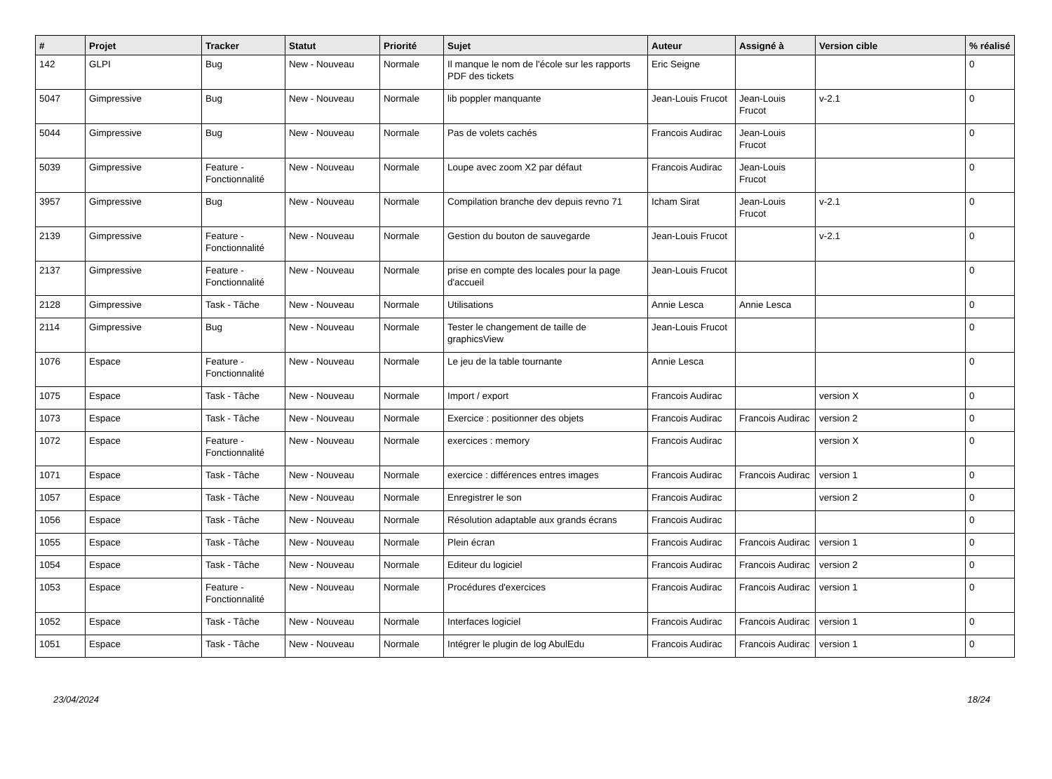| # | Projet | Tracker | Statut | Priorité | Sujet | Auteur | Assigné à | Version cible | % réalisé |
| --- | --- | --- | --- | --- | --- | --- | --- | --- | --- |
| 142 | GLPI | Bug | New - Nouveau | Normale | Il manque le nom de l'école sur les rapports PDF des tickets | Eric Seigne | | | 0 |
| 5047 | Gimpressive | Bug | New - Nouveau | Normale | lib poppler manquante | Jean-Louis Frucot | Jean-Louis Frucot | v-2.1 | 0 |
| 5044 | Gimpressive | Bug | New - Nouveau | Normale | Pas de volets cachés | Francois Audirac | Jean-Louis Frucot | | 0 |
| 5039 | Gimpressive | Feature - Fonctionnalité | New - Nouveau | Normale | Loupe avec zoom X2 par défaut | Francois Audirac | Jean-Louis Frucot | | 0 |
| 3957 | Gimpressive | Bug | New - Nouveau | Normale | Compilation branche dev depuis revno 71 | Icham Sirat | Jean-Louis Frucot | v-2.1 | 0 |
| 2139 | Gimpressive | Feature - Fonctionnalité | New - Nouveau | Normale | Gestion du bouton de sauvegarde | Jean-Louis Frucot | | v-2.1 | 0 |
| 2137 | Gimpressive | Feature - Fonctionnalité | New - Nouveau | Normale | prise en compte des locales pour la page d'accueil | Jean-Louis Frucot | | | 0 |
| 2128 | Gimpressive | Task - Tâche | New - Nouveau | Normale | Utilisations | Annie Lesca | Annie Lesca | | 0 |
| 2114 | Gimpressive | Bug | New - Nouveau | Normale | Tester le changement de taille de graphicsView | Jean-Louis Frucot | | | 0 |
| 1076 | Espace | Feature - Fonctionnalité | New - Nouveau | Normale | Le jeu de la table tournante | Annie Lesca | | | 0 |
| 1075 | Espace | Task - Tâche | New - Nouveau | Normale | Import / export | Francois Audirac | | version X | 0 |
| 1073 | Espace | Task - Tâche | New - Nouveau | Normale | Exercice : positionner des objets | Francois Audirac | Francois Audirac | version 2 | 0 |
| 1072 | Espace | Feature - Fonctionnalité | New - Nouveau | Normale | exercices : memory | Francois Audirac | | version X | 0 |
| 1071 | Espace | Task - Tâche | New - Nouveau | Normale | exercice : différences entres images | Francois Audirac | Francois Audirac | version 1 | 0 |
| 1057 | Espace | Task - Tâche | New - Nouveau | Normale | Enregistrer le son | Francois Audirac | | version 2 | 0 |
| 1056 | Espace | Task - Tâche | New - Nouveau | Normale | Résolution adaptable aux grands écrans | Francois Audirac | | | 0 |
| 1055 | Espace | Task - Tâche | New - Nouveau | Normale | Plein écran | Francois Audirac | Francois Audirac | version 1 | 0 |
| 1054 | Espace | Task - Tâche | New - Nouveau | Normale | Editeur du logiciel | Francois Audirac | Francois Audirac | version 2 | 0 |
| 1053 | Espace | Feature - Fonctionnalité | New - Nouveau | Normale | Procédures d'exercices | Francois Audirac | Francois Audirac | version 1 | 0 |
| 1052 | Espace | Task - Tâche | New - Nouveau | Normale | Interfaces logiciel | Francois Audirac | Francois Audirac | version 1 | 0 |
| 1051 | Espace | Task - Tâche | New - Nouveau | Normale | Intégrer le plugin de log AbulEdu | Francois Audirac | Francois Audirac | version 1 | 0 |
23/04/2024 18/24